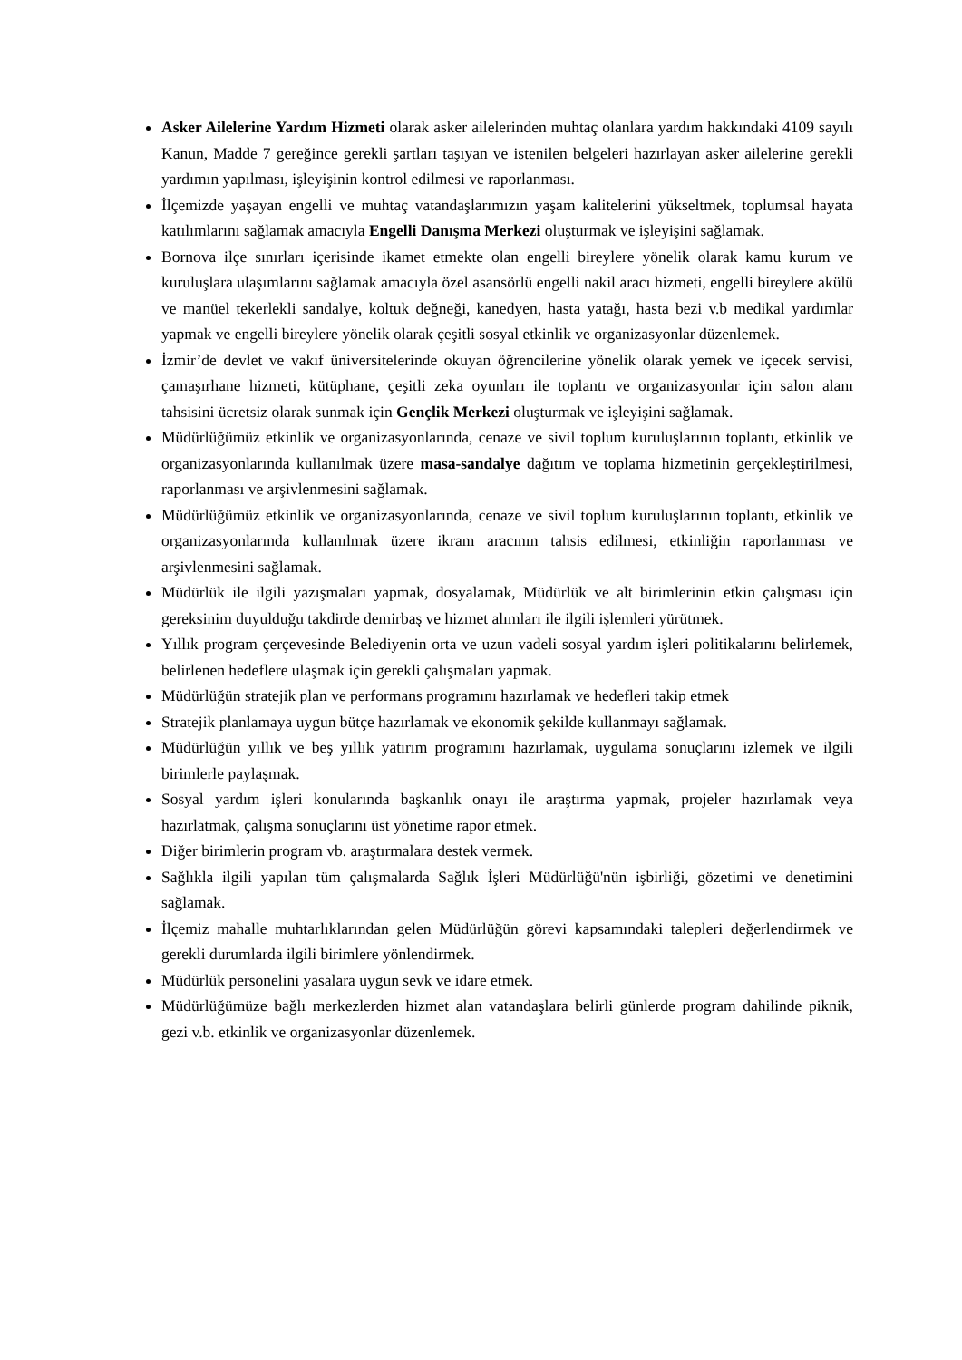Asker Ailelerine Yardım Hizmeti olarak asker ailelerinden muhtaç olanlara yardım hakkındaki 4109 sayılı Kanun, Madde 7 gereğince gerekli şartları taşıyan ve istenilen belgeleri hazırlayan asker ailelerine gerekli yardımın yapılması, işleyişinin kontrol edilmesi ve raporlanması.
İlçemizde yaşayan engelli ve muhtaç vatandaşlarımızın yaşam kalitelerini yükseltmek, toplumsal hayata katılımlarını sağlamak amacıyla Engelli Danışma Merkezi oluşturmak ve işleyişini sağlamak.
Bornova ilçe sınırları içerisinde ikamet etmekte olan engelli bireylere yönelik olarak kamu kurum ve kuruluşlara ulaşımlarını sağlamak amacıyla özel asansörlü engelli nakil aracı hizmeti, engelli bireylere akülü ve manüel tekerlekli sandalye, koltuk değneği, kanedyen, hasta yatağı, hasta bezi v.b medikal yardımlar yapmak ve engelli bireylere yönelik olarak çeşitli sosyal etkinlik ve organizasyonlar düzenlemek.
İzmir’de devlet ve vakıf üniversitelerinde okuyan öğrencilerine yönelik olarak yemek ve içecek servisi, çamaşırhane hizmeti, kütüphane, çeşitli zeka oyunları ile toplantı ve organizasyonlar için salon alanı tahsisini ücretsiz olarak sunmak için Gençlik Merkezi oluşturmak ve işleyişini sağlamak.
Müdürlüğümüz etkinlik ve organizasyonlarında, cenaze ve sivil toplum kuruluşlarının toplantı, etkinlik ve organizasyonlarında kullanılmak üzere masa-sandalye dağıtım ve toplama hizmetinin gerçekleştirilmesi, raporlanması ve arşivlenmesini sağlamak.
Müdürlüğümüz etkinlik ve organizasyonlarında, cenaze ve sivil toplum kuruluşlarının toplantı, etkinlik ve organizasyonlarında kullanılmak üzere ikram aracının tahsis edilmesi, etkinliğin raporlanması ve arşivlenmesini sağlamak.
Müdürlük ile ilgili yazışmaları yapmak, dosyalamak, Müdürlük ve alt birimlerinin etkin çalışması için gereksinim duyulduğu takdirde demirbaş ve hizmet alımları ile ilgili işlemleri yürütmek.
Yıllık program çerçevesinde Belediyenin orta ve uzun vadeli sosyal yardım işleri politikalarını belirlemek, belirlenen hedeflere ulaşmak için gerekli çalışmaları yapmak.
Müdürlüğün stratejik plan ve performans programını hazırlamak ve hedefleri takip etmek
Stratejik planlamaya uygun bütçe hazırlamak ve ekonomik şekilde kullanmayı sağlamak.
Müdürlüğün yıllık ve beş yıllık yatırım programını hazırlamak, uygulama sonuçlarını izlemek ve ilgili birimlerle paylaşmak.
Sosyal yardım işleri konularında başkanlık onayı ile araştırma yapmak, projeler hazırlamak veya hazırlatmak, çalışma sonuçlarını üst yönetime rapor etmek.
Diğer birimlerin program vb. araştırmalara destek vermek.
Sağlıkla ilgili yapılan tüm çalışmalarda Sağlık İşleri Müdürlüğü'nün işbirliği, gözetimi ve denetimini sağlamak.
İlçemiz mahalle muhtarlıklarından gelen Müdürlüğün görevi kapsamındaki talepleri değerlendirmek ve gerekli durumlarda ilgili birimlere yönlendirmek.
Müdürlük personelini yasalara uygun sevk ve idare etmek.
Müdürlüğümüze bağlı merkezlerden hizmet alan vatandaşlara belirli günlerde program dahilinde piknik, gezi v.b. etkinlik ve organizasyonlar düzenlemek.